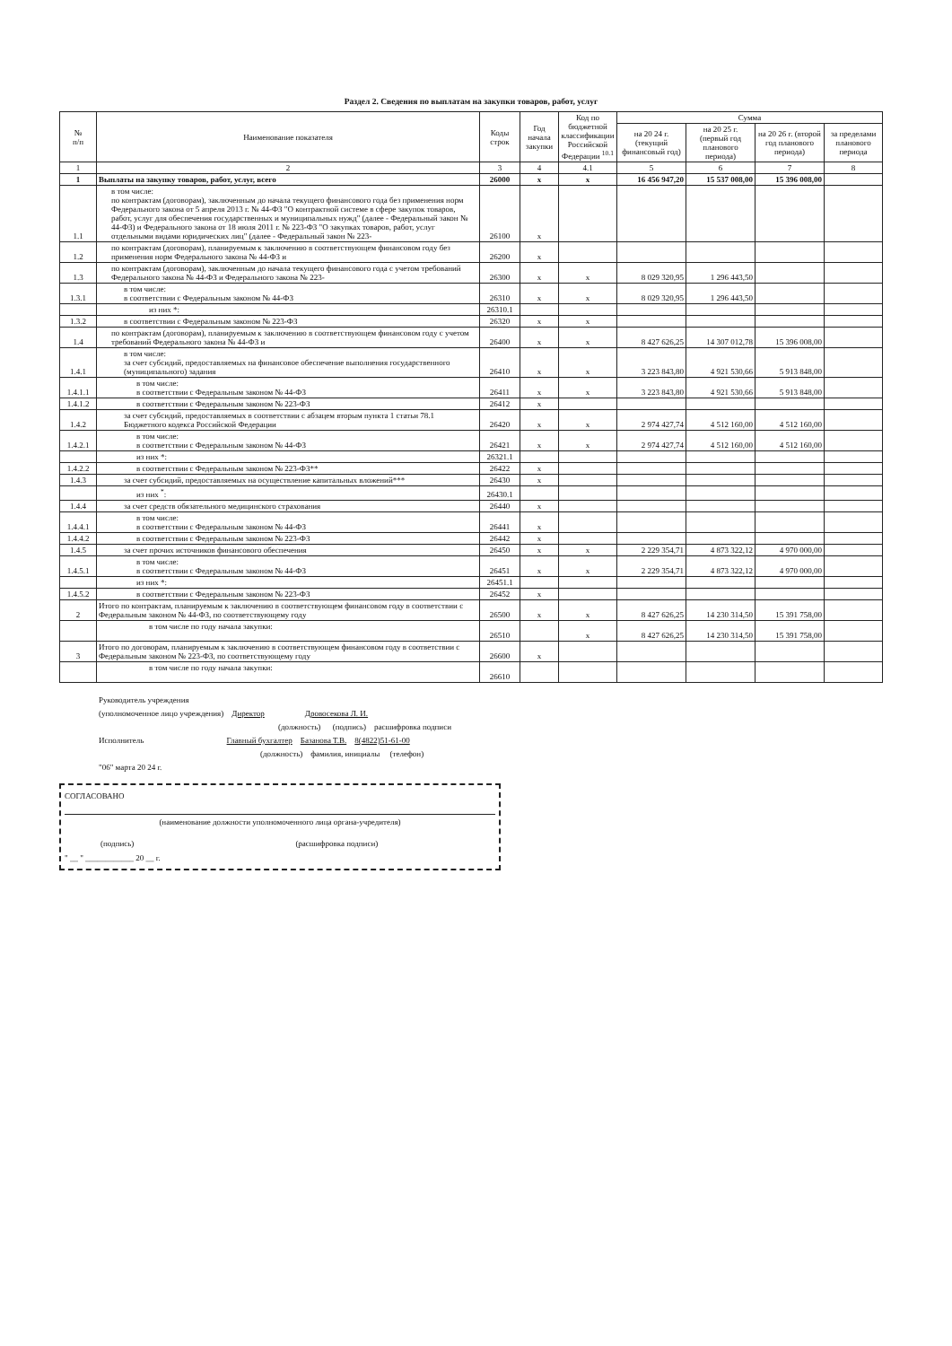Раздел 2. Сведения по выплатам на закупки товаров, работ, услуг
| № п/п | Наименование показателя | Коды строк | Год начала закупки | Код по бюджетной классификации Российской Федерации <sup>10.1</sup> | Сумма | | | |
| --- | --- | --- | --- | --- | --- | --- | --- | --- |
| | | | | | на 20 24 г. (текущий финансовый год) | на 20 25 г. (первый год планового периода) | на 20 26 г. (второй год планового периода) | за пределами планового периода |
| 1 | 2 | 3 | 4 | 4.1 | 5 | 6 | 7 | 8 |
| 1 | Выплаты на закупку товаров, работ, услуг, всего | 26000 | x | x | 16 456 947,20 | 15 537 008,00 | 15 396 008,00 | |
| 1.1 | в том числе: по контрактам (договорам), заключенным до начала текущего финансового года без применения норм Федерального закона от 5 апреля 2013 г. № 44-ФЗ "О контрактной системе в сфере закупок товаров, работ, услуг для обеспечения государственных и муниципальных нужд" (далее - Федеральный закон № 44-ФЗ) и Федерального закона от 18 июля 2011 г. № 223-ФЗ "О закупках товаров, работ, услуг отдельными видами юридических лиц" (далее - Федеральный закон № 223- | 26100 | x | | | | | |
| 1.2 | по контрактам (договорам), планируемым к заключению в соответствующем финансовом году без применения норм Федерального закона № 44-ФЗ и | 26200 | x | | | | | |
| 1.3 | по контрактам (договорам), заключенным до начала текущего финансового года с учетом требований Федерального закона № 44-ФЗ и Федерального закона № 223- | 26300 | x | x | 8 029 320,95 | 1 296 443,50 | | |
| 1.3.1 | в том числе: в соответствии с Федеральным законом № 44-ФЗ | 26310 | x | x | 8 029 320,95 | 1 296 443,50 | | |
| | из них *: | 26310.1 | | | | | | |
| 1.3.2 | в соответствии с Федеральным законом № 223-ФЗ | 26320 | x | x | | | | |
| 1.4 | по контрактам (договорам), планируемым к заключению в соответствующем финансовом году с учетом требований Федерального закона № 44-ФЗ и | 26400 | x | x | 8 427 626,25 | 14 307 012,78 | 15 396 008,00 | |
| 1.4.1 | в том числе: за счет субсидий, предоставляемых на финансовое обеспечение выполнения государственного (муниципального) задания | 26410 | x | x | 3 223 843,80 | 4 921 530,66 | 5 913 848,00 | |
| 1.4.1.1 | в том числе: в соответствии с Федеральным законом № 44-ФЗ | 26411 | x | x | 3 223 843,80 | 4 921 530,66 | 5 913 848,00 | |
| 1.4.1.2 | в соответствии с Федеральным законом № 223-ФЗ | 26412 | x | | | | | |
| 1.4.2 | за счет субсидий, предоставляемых в соответствии с абзацем вторым пункта 1 статьи 78.1 Бюджетного кодекса Российской Федерации | 26420 | x | x | 2 974 427,74 | 4 512 160,00 | 4 512 160,00 | |
| 1.4.2.1 | в том числе: в соответствии с Федеральным законом № 44-ФЗ | 26421 | x | x | 2 974 427,74 | 4 512 160,00 | 4 512 160,00 | |
| | из них *: | 26321.1 | | | | | | |
| 1.4.2.2 | в соответствии с Федеральным законом № 223-ФЗ** | 26422 | x | | | | | |
| 1.4.3 | за счет субсидий, предоставляемых на осуществление капитальных вложений*** | 26430 | x | | | | | |
| | из них <sup>*</sup>: | 26430.1 | | | | | | |
| 1.4.4 | за счет средств обязательного медицинского страхования | 26440 | x | | | | | |
| 1.4.4.1 | в том числе: в соответствии с Федеральным законом № 44-ФЗ | 26441 | x | | | | | |
| 1.4.4.2 | в соответствии с Федеральным законом № 223-ФЗ | 26442 | x | | | | | |
| 1.4.5 | за счет прочих источников финансового обеспечения | 26450 | x | x | 2 229 354,71 | 4 873 322,12 | 4 970 000,00 | |
| 1.4.5.1 | в том числе: в соответствии с Федеральным законом № 44-ФЗ | 26451 | x | x | 2 229 354,71 | 4 873 322,12 | 4 970 000,00 | |
| | из них *: | 26451.1 | | | | | | |
| 1.4.5.2 | в соответствии с Федеральным законом № 223-ФЗ | 26452 | x | | | | | |
| 2 | Итого по контрактам, планируемым к заключению в соответствующем финансовом году в соответствии с Федеральным законом № 44-ФЗ, по соответствующему году | 26500 | x | x | 8 427 626,25 | 14 230 314,50 | 15 391 758,00 | |
| | в том числе по году начала закупки: | 26510 | | x | 8 427 626,25 | 14 230 314,50 | 15 391 758,00 | |
| 3 | Итого по договорам, планируемым к заключению в соответствующем финансовом году в соответствии с Федеральным законом № 223-ФЗ, по соответствующему году | 26600 | x | | | | | |
| | в том числе по году начала закупки: | 26610 | | | | | | |
Руководитель учреждения
(уполномоченное лицо учреждения) Директор Дровосекова Л. И.
(должность) (подпись) расшифровка подписи
Исполнитель Главный бухгалтер Базанова Т.В. 8(4822)51-61-00
(должность) фамилия, инициалы (телефон)
"06" марта 20 24 г.
СОГЛАСОВАНО
(наименование должности уполномоченного лица органа-учредителя)
(подпись) (расшифровка подписи)
" __ " ____________ 20 __ г.